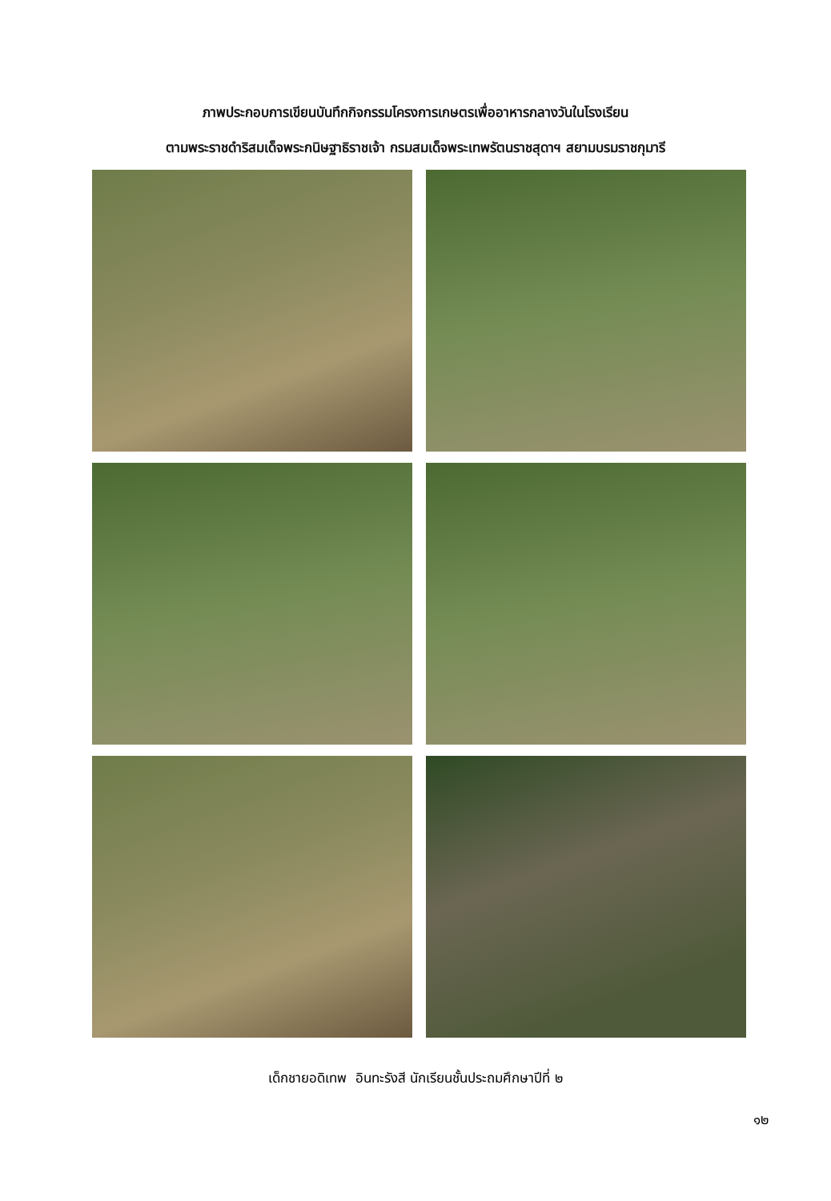ภาพประกอบการเขียนบันทึกกิจกรรมโครงการเกษตรเพื่ออาหารกลางวันในโรงเรียน
ตามพระราชดำริสมเด็จพระกนิษฐาธิราชเจ้า กรมสมเด็จพระเทพรัตนราชสุดาฯ สยามบรมราชกุมารี
เด็กชายอดิเทพ อินทะรังสี นักเรียนชั้นประถมศึกษาปีที่ ๒
๑๒